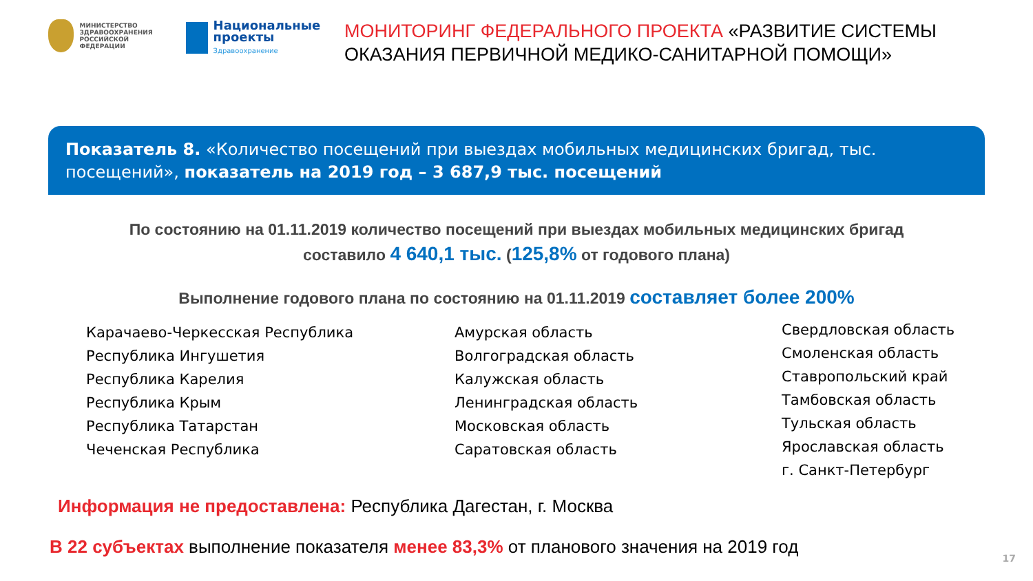МИНИСТЕРСТВО
ЗДРАВООХРАНЕНИЯ
РОССИЙСКОЙ ФЕДЕРАЦИИ
Национальные проекты
Здравоохранение
МОНИТОРИНГ ФЕДЕРАЛЬНОГО ПРОЕКТА «РАЗВИТИЕ СИСТЕМЫ ОКАЗАНИЯ ПЕРВИЧНОЙ МЕДИКО-САНИТАРНОЙ ПОМОЩИ»
Показатель 8. «Количество посещений при выездах мобильных медицинских бригад, тыс. посещений», показатель на 2019 год – 3 687,9 тыс. посещений
По состоянию на 01.11.2019 количество посещений при выездах мобильных медицинских бригад
составило 4 640,1 тыс. (125,8% от годового плана)
Выполнение годового плана по состоянию на 01.11.2019 составляет более 200%
Карачаево-Черкесская Республика
Республика Ингушетия
Республика Карелия
Республика Крым
Республика Татарстан
Чеченская Республика
Амурская область
Волгоградская область
Калужская область
Ленинградская область
Московская область
Саратовская область
Свердловская область
Смоленская область
Ставропольский край
Тамбовская область
Тульская область
Ярославская область
г. Санкт-Петербург
Информация не предоставлена: Республика Дагестан, г. Москва
В 22 субъектах выполнение показателя менее 83,3% от планового значения на 2019 год
17